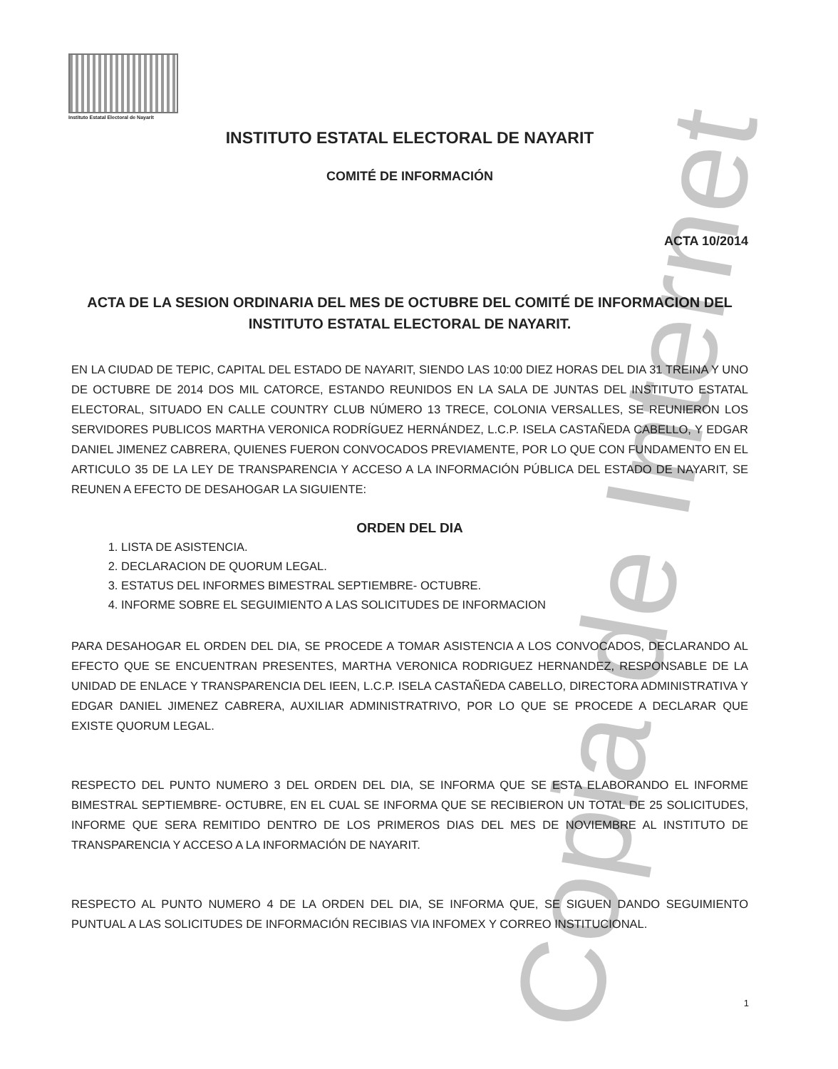Instituto Estatal Electoral de Nayarit
INSTITUTO ESTATAL ELECTORAL DE NAYARIT
COMITÉ DE INFORMACIÓN
ACTA 10/2014
ACTA DE LA SESION ORDINARIA DEL MES DE OCTUBRE DEL COMITÉ DE INFORMACION DEL INSTITUTO ESTATAL ELECTORAL DE NAYARIT.
EN LA CIUDAD DE TEPIC, CAPITAL DEL ESTADO DE NAYARIT, SIENDO LAS 10:00 DIEZ HORAS DEL DIA 31 TREINA Y UNO DE OCTUBRE DE 2014 DOS MIL CATORCE, ESTANDO REUNIDOS EN LA SALA DE JUNTAS DEL INSTITUTO ESTATAL ELECTORAL, SITUADO EN CALLE COUNTRY CLUB NÚMERO 13 TRECE, COLONIA VERSALLES, SE REUNIERON LOS SERVIDORES PUBLICOS MARTHA VERONICA RODRÍGUEZ HERNÁNDEZ, L.C.P. ISELA CASTAÑEDA CABELLO, Y EDGAR DANIEL JIMENEZ CABRERA, QUIENES FUERON CONVOCADOS PREVIAMENTE, POR LO QUE CON FUNDAMENTO EN EL ARTICULO 35 DE LA LEY DE TRANSPARENCIA Y ACCESO A LA INFORMACIÓN PÚBLICA DEL ESTADO DE NAYARIT, SE REUNEN A EFECTO DE DESAHOGAR LA SIGUIENTE:
ORDEN DEL DIA
1. LISTA DE ASISTENCIA.
2. DECLARACION DE QUORUM LEGAL.
3. ESTATUS DEL INFORMES BIMESTRAL SEPTIEMBRE- OCTUBRE.
4. INFORME SOBRE EL SEGUIMIENTO A LAS SOLICITUDES DE INFORMACION
PARA DESAHOGAR EL ORDEN DEL DIA, SE PROCEDE A TOMAR ASISTENCIA A LOS CONVOCADOS, DECLARANDO AL EFECTO QUE SE ENCUENTRAN PRESENTES, MARTHA VERONICA RODRIGUEZ HERNANDEZ, RESPONSABLE DE LA UNIDAD DE ENLACE Y TRANSPARENCIA DEL IEEN, L.C.P. ISELA CASTAÑEDA CABELLO, DIRECTORA ADMINISTRATIVA Y EDGAR DANIEL JIMENEZ CABRERA, AUXILIAR ADMINISTRATRIVO, POR LO QUE SE PROCEDE A DECLARAR QUE EXISTE QUORUM LEGAL.
RESPECTO DEL PUNTO NUMERO 3 DEL ORDEN DEL DIA, SE INFORMA QUE SE ESTA ELABORANDO EL INFORME BIMESTRAL SEPTIEMBRE- OCTUBRE, EN EL CUAL SE INFORMA QUE SE RECIBIERON UN TOTAL DE 25 SOLICITUDES, INFORME QUE SERA REMITIDO DENTRO DE LOS PRIMEROS DIAS DEL MES DE NOVIEMBRE AL INSTITUTO DE TRANSPARENCIA Y ACCESO A LA INFORMACIÓN DE NAYARIT.
RESPECTO AL PUNTO NUMERO 4 DE LA ORDEN DEL DIA, SE INFORMA QUE, SE SIGUEN DANDO SEGUIMIENTO PUNTUAL A LAS SOLICITUDES DE INFORMACIÓN RECIBIAS VIA INFOMEX Y CORREO INSTITUCIONAL.
1
Copia de Internet